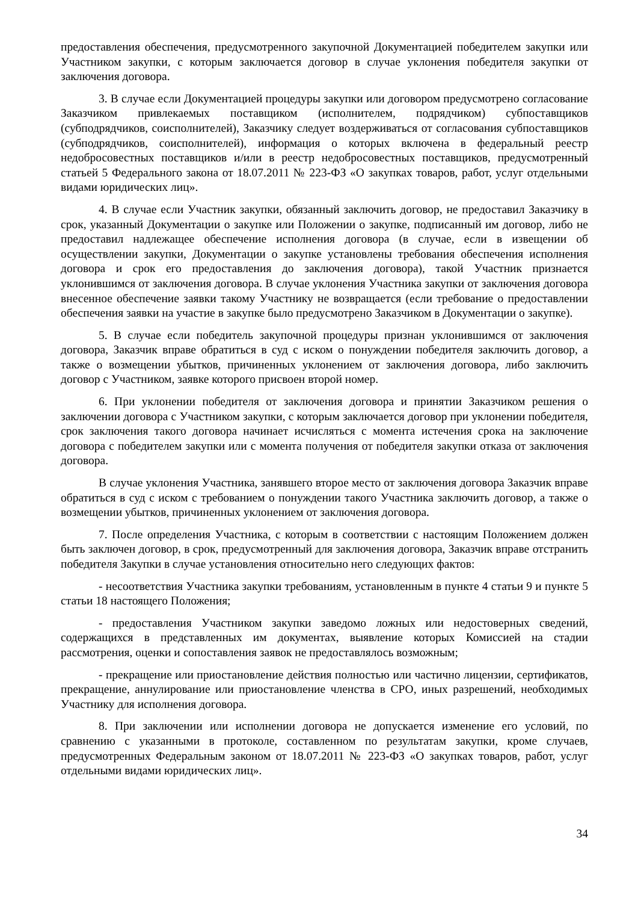предоставления обеспечения, предусмотренного закупочной Документацией победителем закупки или Участником закупки, с которым заключается договор в случае уклонения победителя закупки от заключения договора.
3. В случае если Документацией процедуры закупки или договором предусмотрено согласование Заказчиком привлекаемых поставщиком (исполнителем, подрядчиком) субпоставщиков (субподрядчиков, соисполнителей), Заказчику следует воздерживаться от согласования субпоставщиков (субподрядчиков, соисполнителей), информация о которых включена в федеральный реестр недобросовестных поставщиков и/или в реестр недобросовестных поставщиков, предусмотренный статьей 5 Федерального закона от 18.07.2011 № 223-ФЗ «О закупках товаров, работ, услуг отдельными видами юридических лиц».
4. В случае если Участник закупки, обязанный заключить договор, не предоставил Заказчику в срок, указанный Документации о закупке или Положении о закупке, подписанный им договор, либо не предоставил надлежащее обеспечение исполнения договора (в случае, если в извещении об осуществлении закупки, Документации о закупке установлены требования обеспечения исполнения договора и срок его предоставления до заключения договора), такой Участник признается уклонившимся от заключения договора. В случае уклонения Участника закупки от заключения договора внесенное обеспечение заявки такому Участнику не возвращается (если требование о предоставлении обеспечения заявки на участие в закупке было предусмотрено Заказчиком в Документации о закупке).
5. В случае если победитель закупочной процедуры признан уклонившимся от заключения договора, Заказчик вправе обратиться в суд с иском о понуждении победителя заключить договор, а также о возмещении убытков, причиненных уклонением от заключения договора, либо заключить договор с Участником, заявке которого присвоен второй номер.
6. При уклонении победителя от заключения договора и принятии Заказчиком решения о заключении договора с Участником закупки, с которым заключается договор при уклонении победителя, срок заключения такого договора начинает исчисляться с момента истечения срока на заключение договора с победителем закупки или с момента получения от победителя закупки отказа от заключения договора.
В случае уклонения Участника, занявшего второе место от заключения договора Заказчик вправе обратиться в суд с иском с требованием о понуждении такого Участника заключить договор, а также о возмещении убытков, причиненных уклонением от заключения договора.
7. После определения Участника, с которым в соответствии с настоящим Положением должен быть заключен договор, в срок, предусмотренный для заключения договора, Заказчик вправе отстранить победителя Закупки в случае установления относительно него следующих фактов:
- несоответствия Участника закупки требованиям, установленным в пункте 4 статьи 9 и пункте 5 статьи 18 настоящего Положения;
- предоставления Участником закупки заведомо ложных или недостоверных сведений, содержащихся в представленных им документах, выявление которых Комиссией на стадии рассмотрения, оценки и сопоставления заявок не предоставлялось возможным;
- прекращение или приостановление действия полностью или частично лицензии, сертификатов, прекращение, аннулирование или приостановление членства в СРО, иных разрешений, необходимых Участнику для исполнения договора.
8. При заключении или исполнении договора не допускается изменение его условий, по сравнению с указанными в протоколе, составленном по результатам закупки, кроме случаев, предусмотренных Федеральным законом от 18.07.2011 № 223-ФЗ «О закупках товаров, работ, услуг отдельными видами юридических лиц».
34